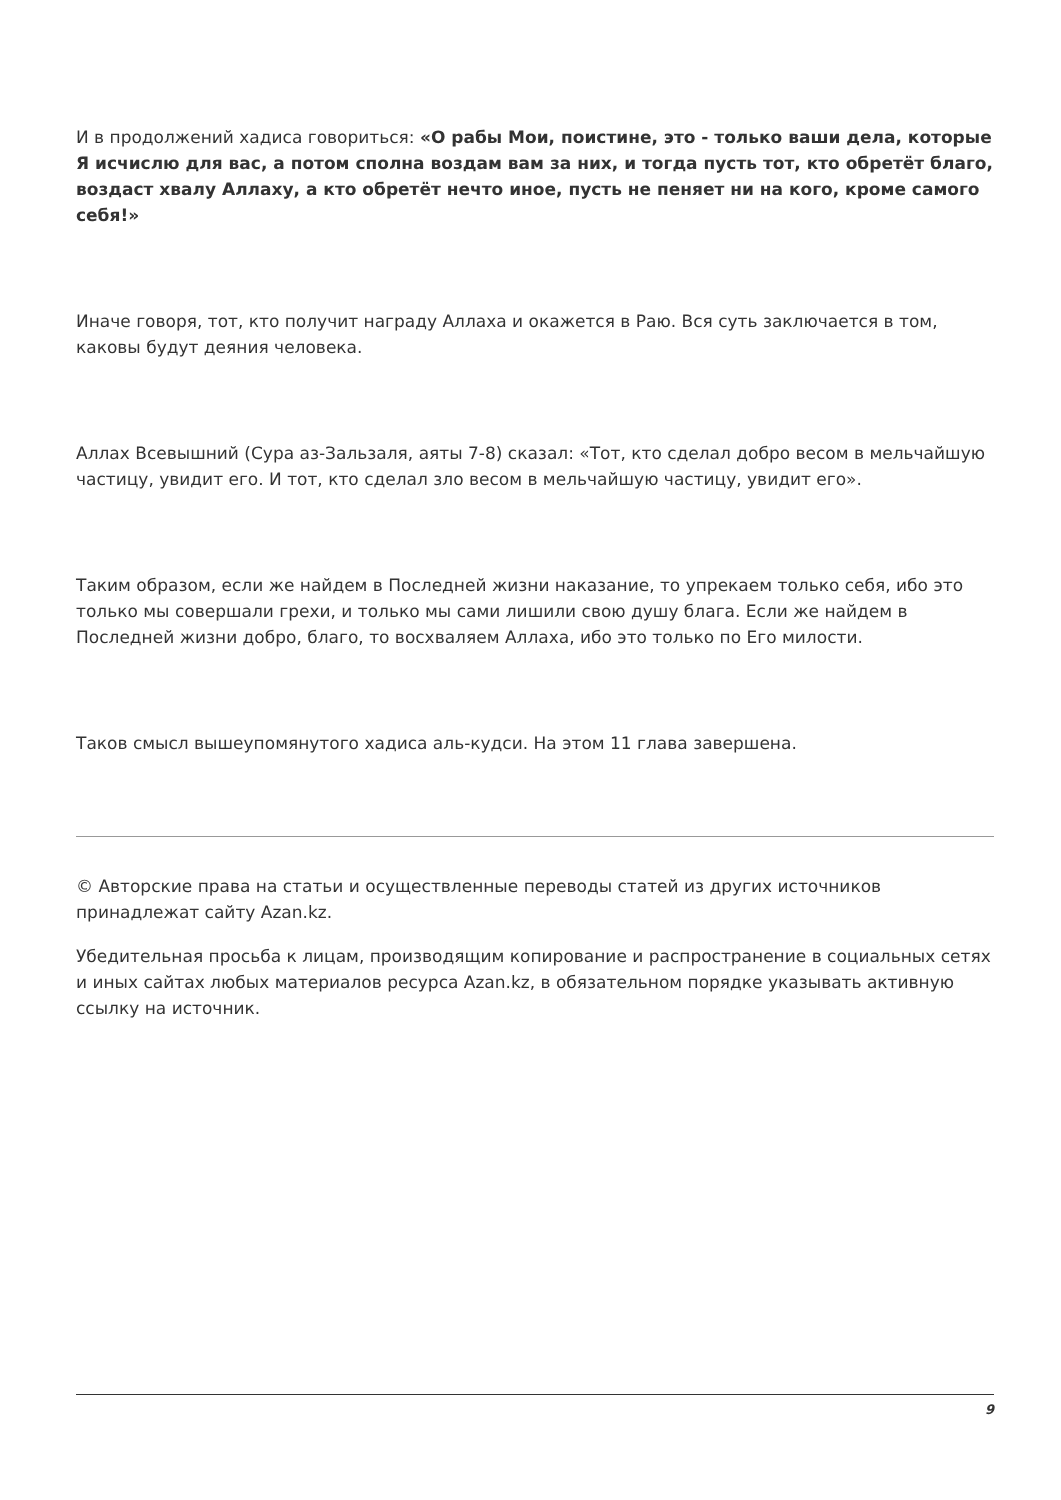И в продолжений хадиса говориться: «О рабы Мои, поистине, это - только ваши дела, которые Я исчислю для вас, а потом сполна воздам вам за них, и тогда пусть тот, кто обретёт благо, воздаст хвалу Аллаху, а кто обретёт нечто иное, пусть не пеняет ни на кого, кроме самого себя!»
Иначе говоря, тот, кто получит награду Аллаха и окажется в Раю. Вся суть заключается в том, каковы будут деяния человека.
Аллах Всевышний (Сура аз-Зальзаля, аяты 7-8) сказал: «Тот, кто сделал добро весом в мельчайшую частицу, увидит его. И тот, кто сделал зло весом в мельчайшую частицу, увидит его».
Таким образом, если же найдем в Последней жизни наказание, то упрекаем только себя, ибо это только мы совершали грехи, и только мы сами лишили свою душу блага. Если же найдем в Последней жизни добро, благо, то восхваляем Аллаха, ибо это только по Его милости.
Таков смысл вышеупомянутого хадиса аль-кудси. На этом 11 глава завершена.
© Авторские права на статьи и осуществленные переводы статей из других источников принадлежат сайту Azan.kz.
Убедительная просьба к лицам, производящим копирование и распространение в социальных сетях и иных сайтах любых материалов ресурса Azan.kz, в обязательном порядке указывать активную ссылку на источник.
9